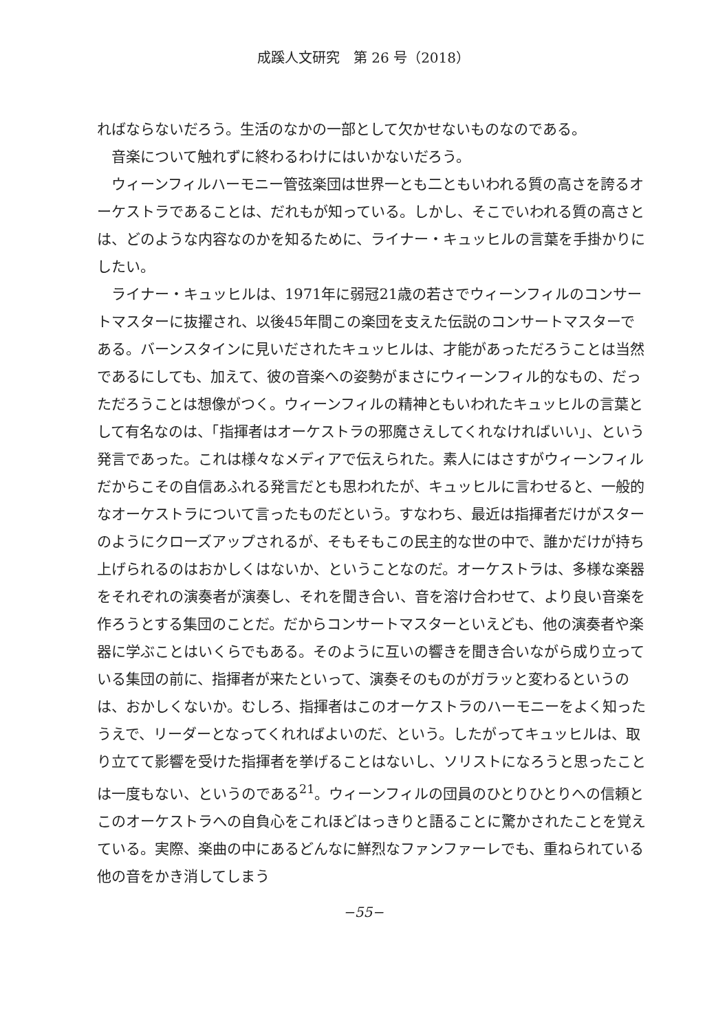成蹊人文研究　第 26 号（2018）
ればならないだろう。生活のなかの一部として欠かせないものなのである。
音楽について触れずに終わるわけにはいかないだろう。
ウィーンフィルハーモニー管弦楽団は世界一とも二ともいわれる質の高さを誇るオーケストラであることは、だれもが知っている。しかし、そこでいわれる質の高さとは、どのような内容なのかを知るために、ライナー・キュッヒルの言葉を手掛かりにしたい。
ライナー・キュッヒルは、1971年に弱冠21歳の若さでウィーンフィルのコンサートマスターに抜擢され、以後45年間この楽団を支えた伝説のコンサートマスターである。バーンスタインに見いだされたキュッヒルは、才能があっただろうことは当然であるにしても、加えて、彼の音楽への姿勢がまさにウィーンフィル的なもの、だっただろうことは想像がつく。ウィーンフィルの精神ともいわれたキュッヒルの言葉として有名なのは、「指揮者はオーケストラの邪魔さえしてくれなければいい」、という発言であった。これは様々なメディアで伝えられた。素人にはさすがウィーンフィルだからこその自信あふれる発言だとも思われたが、キュッヒルに言わせると、一般的なオーケストラについて言ったものだという。すなわち、最近は指揮者だけがスターのようにクローズアップされるが、そもそもこの民主的な世の中で、誰かだけが持ち上げられるのはおかしくはないか、ということなのだ。オーケストラは、多様な楽器をそれぞれの演奏者が演奏し、それを聞き合い、音を溶け合わせて、より良い音楽を作ろうとする集団のことだ。だからコンサートマスターといえども、他の演奏者や楽器に学ぶことはいくらでもある。そのように互いの響きを聞き合いながら成り立っている集団の前に、指揮者が来たといって、演奏そのものがガラッと変わるというのは、おかしくないか。むしろ、指揮者はこのオーケストラのハーモニーをよく知ったうえで、リーダーとなってくれればよいのだ、という。したがってキュッヒルは、取り立てて影響を受けた指揮者を挙げることはないし、ソリストになろうと思ったことは一度もない、というのである<sup>21</sup>。ウィーンフィルの団員のひとりひとりへの信頼とこのオーケストラへの自負心をこれほどはっきりと語ることに驚かされたことを覚えている。実際、楽曲の中にあるどんなに鮮烈なファンファーレでも、重ねられている他の音をかき消してしまう
−55−